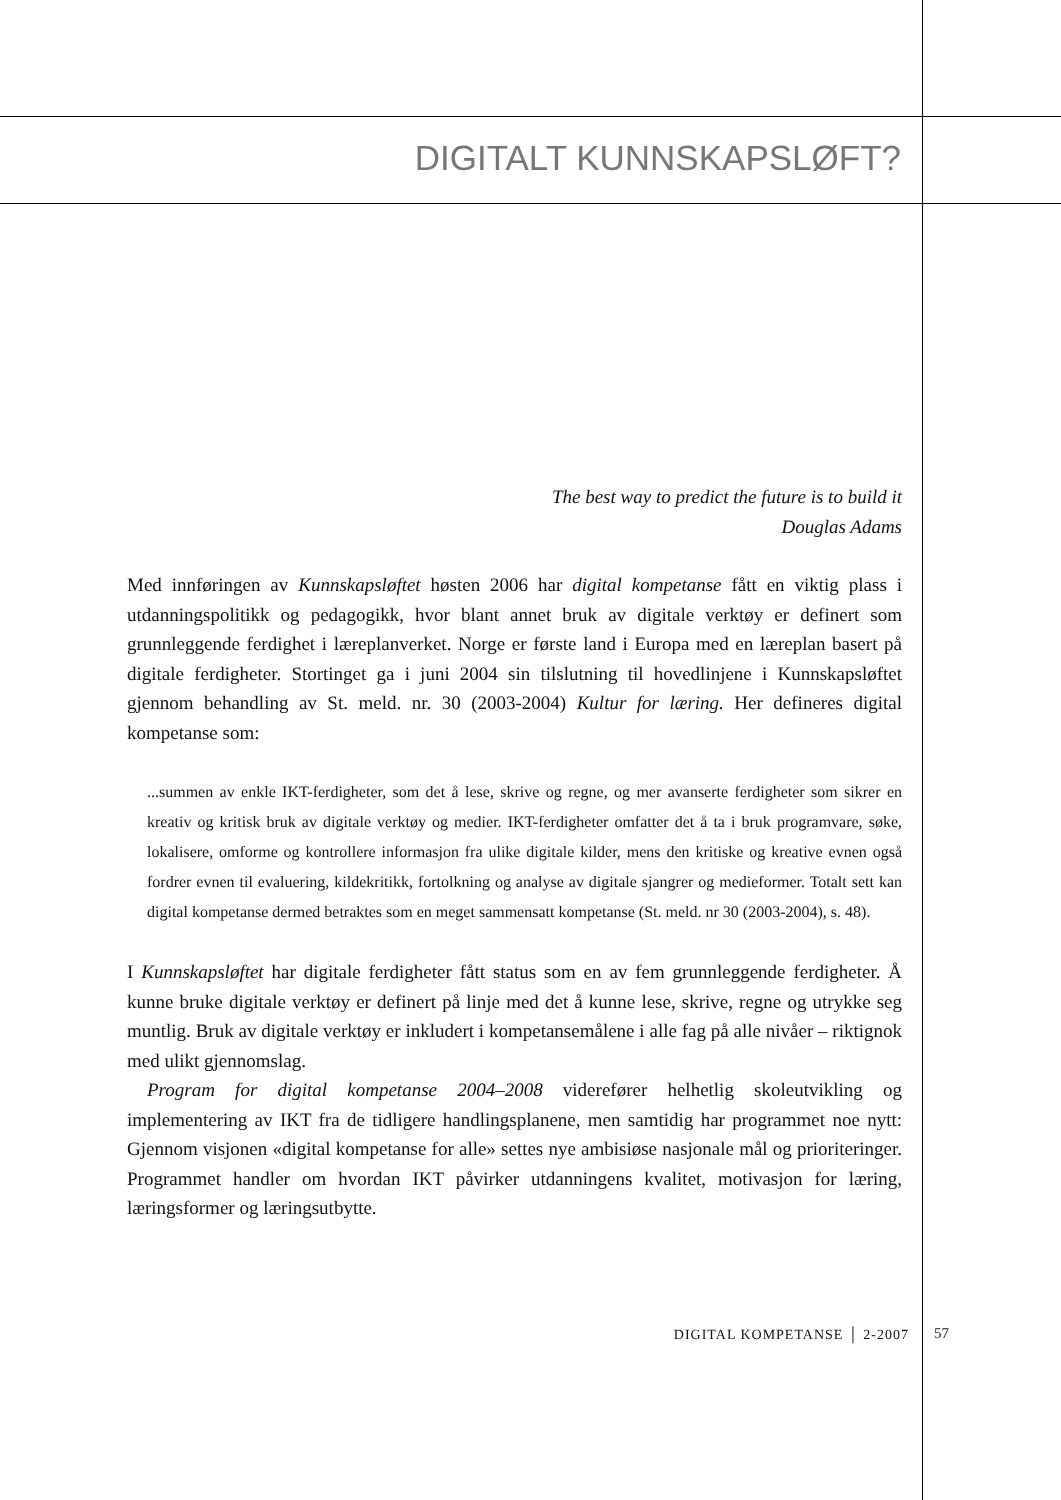DIGITALT KUNNSKAPSLØFT?
The best way to predict the future is to build it
Douglas Adams
Med innføringen av Kunnskapsløftet høsten 2006 har digital kompetanse fått en viktig plass i utdanningspolitikk og pedagogikk, hvor blant annet bruk av digitale verktøy er definert som grunnleggende ferdighet i læreplanverket. Norge er første land i Europa med en læreplan basert på digitale ferdigheter. Stortinget ga i juni 2004 sin tilslutning til hovedlinjene i Kunnskapsløftet gjennom behandling av St. meld. nr. 30 (2003-2004) Kultur for læring. Her defineres digital kompetanse som:
...summen av enkle IKT-ferdigheter, som det å lese, skrive og regne, og mer avanserte ferdigheter som sikrer en kreativ og kritisk bruk av digitale verktøy og medier. IKT-ferdigheter omfatter det å ta i bruk programvare, søke, lokalisere, omforme og kontrollere informasjon fra ulike digitale kilder, mens den kritiske og kreative evnen også fordrer evnen til evaluering, kildekritikk, fortolkning og analyse av digitale sjangrer og medieformer. Totalt sett kan digital kompetanse dermed betraktes som en meget sammensatt kompetanse (St. meld. nr 30 (2003-2004), s. 48).
I Kunnskapsløftet har digitale ferdigheter fått status som en av fem grunnleggende ferdigheter. Å kunne bruke digitale verktøy er definert på linje med det å kunne lese, skrive, regne og utrykke seg muntlig. Bruk av digitale verktøy er inkludert i kompetansemålene i alle fag på alle nivåer – riktignok med ulikt gjennomslag.
Program for digital kompetanse 2004–2008 viderefører helhetlig skoleutvikling og implementering av IKT fra de tidligere handlingsplanene, men samtidig har programmet noe nytt: Gjennom visjonen «digital kompetanse for alle» settes nye ambisiøse nasjonale mål og prioriteringer. Programmet handler om hvordan IKT påvirker utdanningens kvalitet, motivasjon for læring, læringsformer og læringsutbytte.
DIGITAL KOMPETANSE │ 2-2007 57